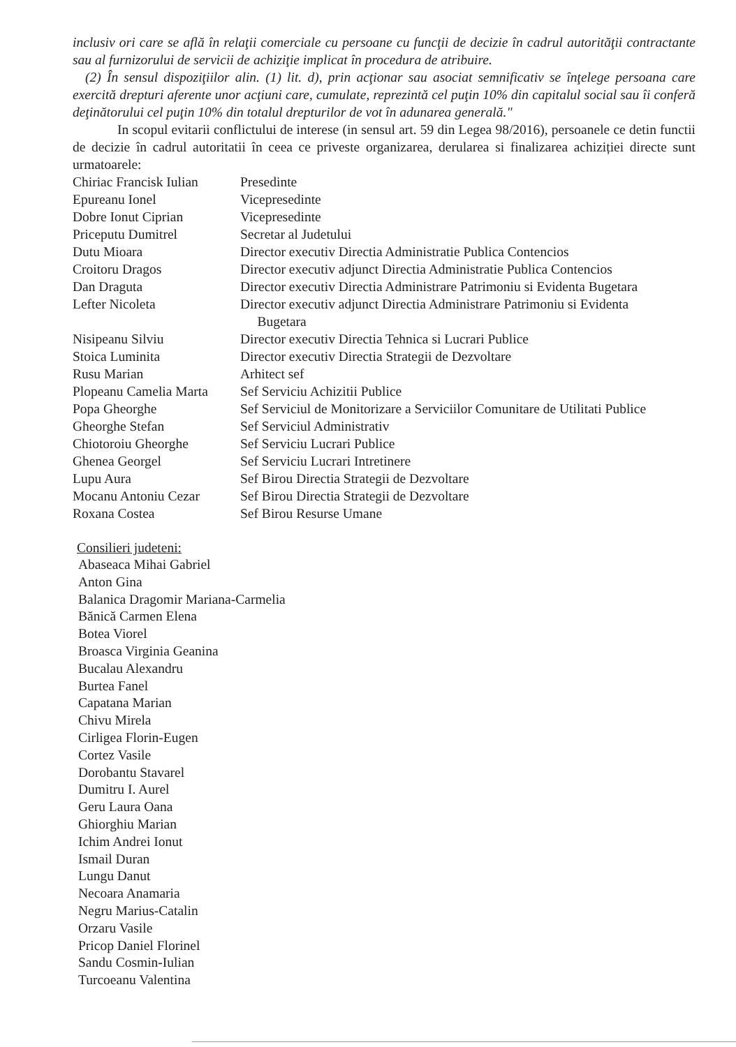inclusiv ori care se află în relaţii comerciale cu persoane cu funcţii de decizie în cadrul autorităţii contractante sau al furnizorului de servicii de achiziţie implicat în procedura de atribuire.
(2) În sensul dispoziţiilor alin. (1) lit. d), prin acţionar sau asociat semnificativ se înţelege persoana care exercită drepturi aferente unor acţiuni care, cumulate, reprezintă cel puţin 10% din capitalul social sau îi conferă deţinătorului cel puţin 10% din totalul drepturilor de vot în adunarea generală."
In scopul evitarii conflictului de interese (in sensul art. 59 din Legea 98/2016), persoanele ce detin functii de decizie în cadrul autoritatii în ceea ce priveste organizarea, derularea si finalizarea achiziției directe sunt urmatoarele:
| Chiriac Francisk Iulian | Presedinte |
| Epureanu Ionel | Vicepresedinte |
| Dobre Ionut Ciprian | Vicepresedinte |
| Priceputu Dumitrel | Secretar al Judetului |
| Dutu Mioara | Director executiv Directia Administratie Publica Contencios |
| Croitoru Dragos | Director executiv adjunct Directia Administratie Publica Contencios |
| Dan Draguta | Director executiv Directia Administrare Patrimoniu si Evidenta Bugetara |
| Lefter Nicoleta | Director executiv adjunct Directia Administrare Patrimoniu si Evidenta Bugetara |
| Nisipeanu Silviu | Director executiv Directia Tehnica si Lucrari Publice |
| Stoica Luminita | Director executiv Directia Strategii de Dezvoltare |
| Rusu Marian | Arhitect sef |
| Plopeanu Camelia Marta | Sef Serviciu Achizitii Publice |
| Popa Gheorghe | Sef Serviciul de Monitorizare a Serviciilor Comunitare de Utilitati Publice |
| Gheorghe Stefan | Sef Serviciul Administrativ |
| Chiotoroiu Gheorghe | Sef Serviciu Lucrari Publice |
| Ghenea Georgel | Sef Serviciu Lucrari Intretinere |
| Lupu Aura | Sef Birou Directia Strategii de Dezvoltare |
| Mocanu Antoniu Cezar | Sef Birou Directia Strategii de Dezvoltare |
| Roxana Costea | Sef Birou Resurse Umane |
Consilieri judeteni:
Abaseaca Mihai Gabriel
Anton Gina
Balanica Dragomir Mariana-Carmelia
Bănică Carmen Elena
Botea Viorel
Broasca Virginia Geanina
Bucalau Alexandru
Burtea Fanel
Capatana Marian
Chivu Mirela
Cirligea Florin-Eugen
Cortez Vasile
Dorobantu Stavarel
Dumitru I. Aurel
Geru Laura Oana
Ghiorghiu Marian
Ichim Andrei Ionut
Ismail Duran
Lungu Danut
Necoara Anamaria
Negru Marius-Catalin
Orzaru Vasile
Pricop Daniel Florinel
Sandu Cosmin-Iulian
Turcoeanu Valentina